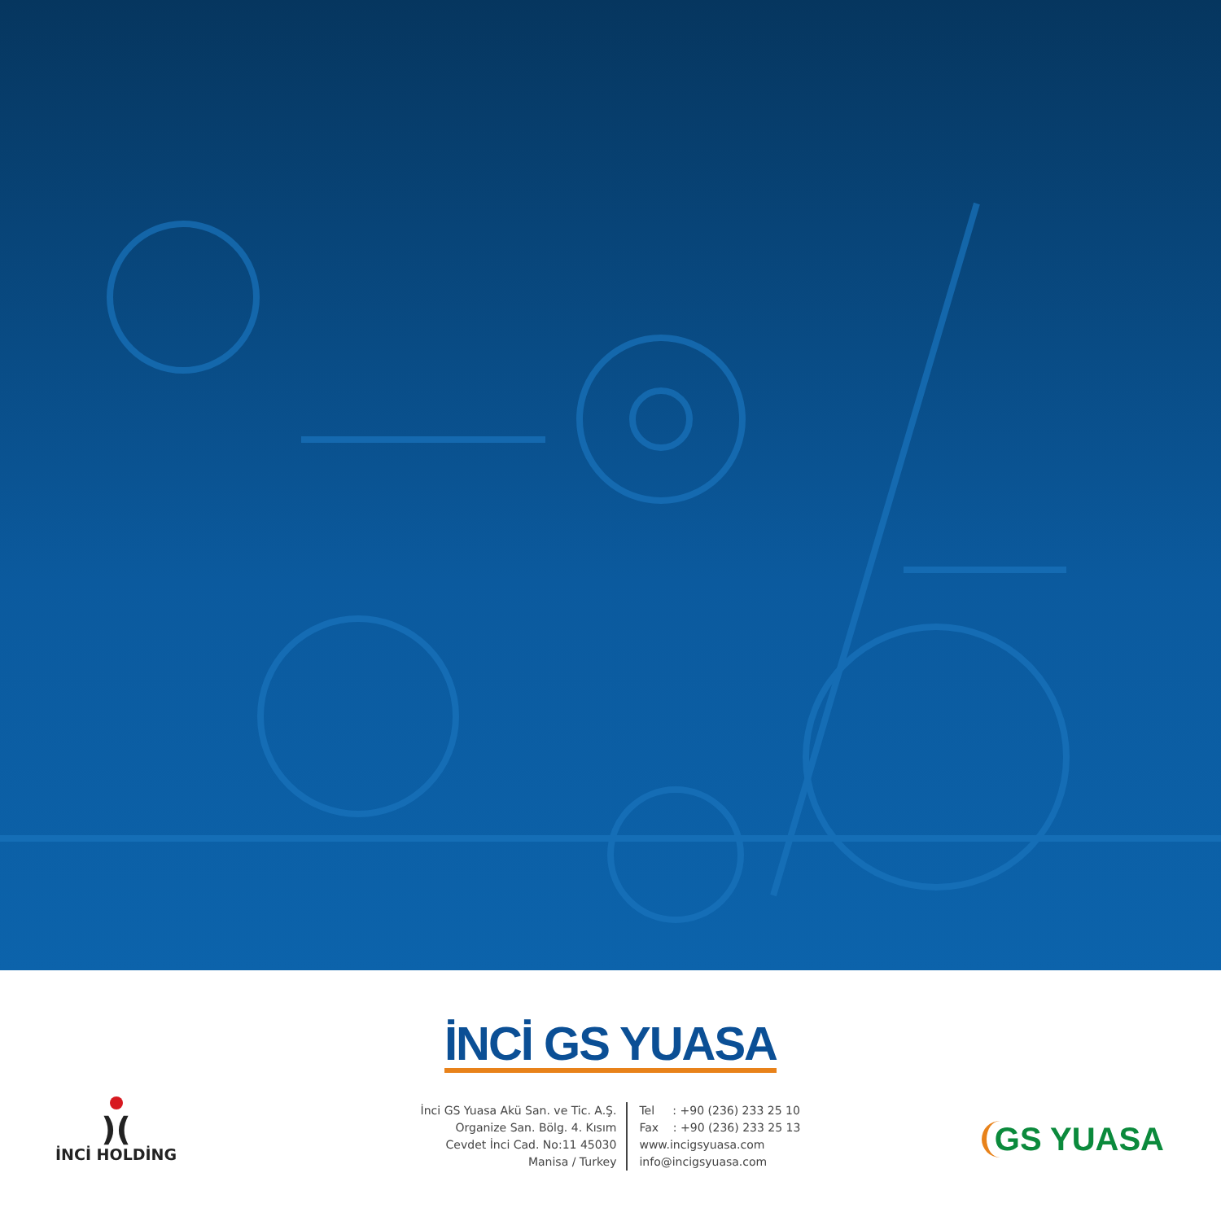İNCİ GS YUASA
İnci GS Yuasa Akü San. ve Tic. A.Ş.
Organize San. Bölg. 4. Kısım
Cevdet İnci Cad. No:11 45030
Manisa / Turkey
Tel : +90 (236) 233 25 10
Fax : +90 (236) 233 25 13
www.incigsyuasa.com
info@incigsyuasa.com
)(
İNCİ HOLDİNG
GS YUASA